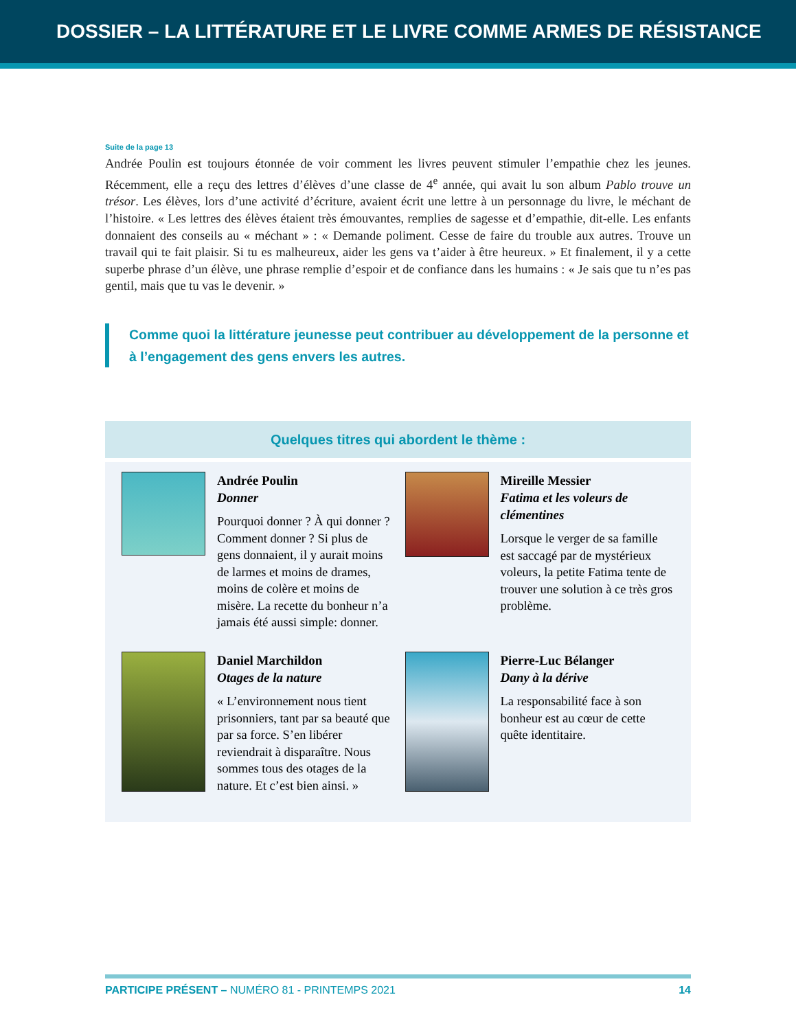DOSSIER – LA LITTÉRATURE ET LE LIVRE COMME ARMES DE RÉSISTANCE
Suite de la page 13
Andrée Poulin est toujours étonnée de voir comment les livres peuvent stimuler l’empathie chez les jeunes. Récemment, elle a reçu des lettres d’élèves d’une classe de 4<sup>e</sup> année, qui avait lu son album Pablo trouve un trésor. Les élèves, lors d’une activité d’écriture, avaient écrit une lettre à un personnage du livre, le méchant de l’histoire. « Les lettres des élèves étaient très émouvantes, remplies de sagesse et d’empathie, dit-elle. Les enfants donnaient des conseils au « méchant » : « Demande poliment. Cesse de faire du trouble aux autres. Trouve un travail qui te fait plaisir. Si tu es malheureux, aider les gens va t’aider à être heureux. » Et finalement, il y a cette superbe phrase d’un élève, une phrase remplie d’espoir et de confiance dans les humains : « Je sais que tu n’es pas gentil, mais que tu vas le devenir. »
Comme quoi la littérature jeunesse peut contribuer au développement de la personne et à l’engagement des gens envers les autres.
Quelques titres qui abordent le thème :
Andrée Poulin
Donner
Pourquoi donner ? À qui donner ? Comment donner ? Si plus de gens donnaient, il y aurait moins de larmes et moins de drames, moins de colère et moins de misère. La recette du bonheur n’a jamais été aussi simple: donner.
Mireille Messier
Fatima et les voleurs de clémentines
Lorsque le verger de sa famille est saccagé par de mystérieux voleurs, la petite Fatima tente de trouver une solution à ce très gros problème.
Daniel Marchildon
Otages de la nature
« L’environnement nous tient prisonniers, tant par sa beauté que par sa force. S’en libérer reviendrait à disparaître. Nous sommes tous des otages de la nature. Et c’est bien ainsi. »
Pierre-Luc Bélanger
Dany à la dérive
La responsabilité face à son bonheur est au cœur de cette quête identitaire.
PARTICIPE PRÉSENT – NUMÉRO 81 - PRINTEMPS 2021 14